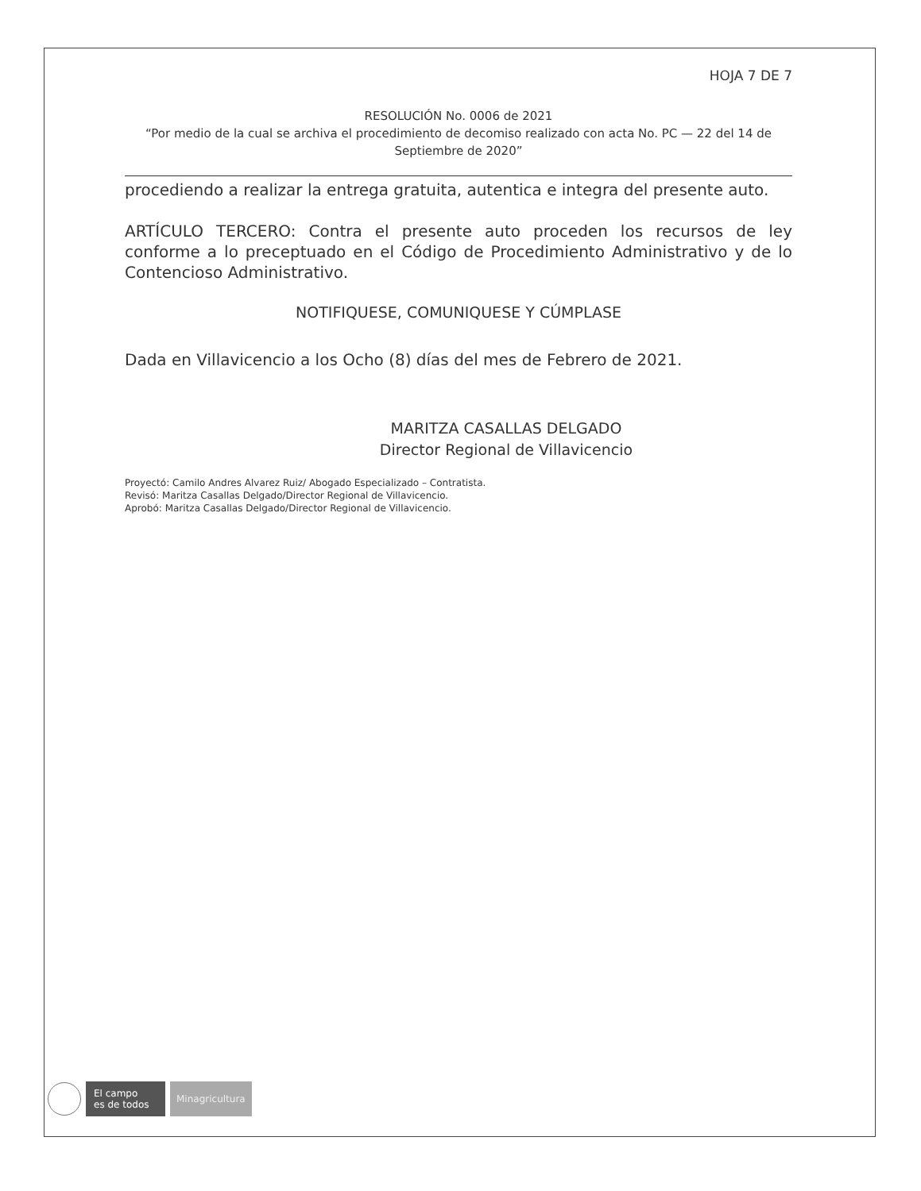HOJA 7 DE 7
RESOLUCIÓN No. 0006 de 2021
“Por medio de la cual se archiva el procedimiento de decomiso realizado con acta No. PC — 22 del 14 de Septiembre de 2020”
procediendo a realizar la entrega gratuita, autentica e integra del presente auto.
ARTÍCULO TERCERO: Contra el presente auto proceden los recursos de ley conforme a lo preceptuado en el Código de Procedimiento Administrativo y de lo Contencioso Administrativo.
NOTIFIQUESE, COMUNIQUESE Y CÚMPLASE
Dada en Villavicencio a los Ocho (8) días del mes de Febrero de 2021.
MARITZA CASALLAS DELGADO
Director Regional de Villavicencio
Proyectó: Camilo Andres Alvarez Ruiz/ Abogado Especializado – Contratista.
Revisó: Maritza Casallas Delgado/Director Regional de Villavicencio.
Aprobó: Maritza Casallas Delgado/Director Regional de Villavicencio.
El campo
es de todos
Minagricultura